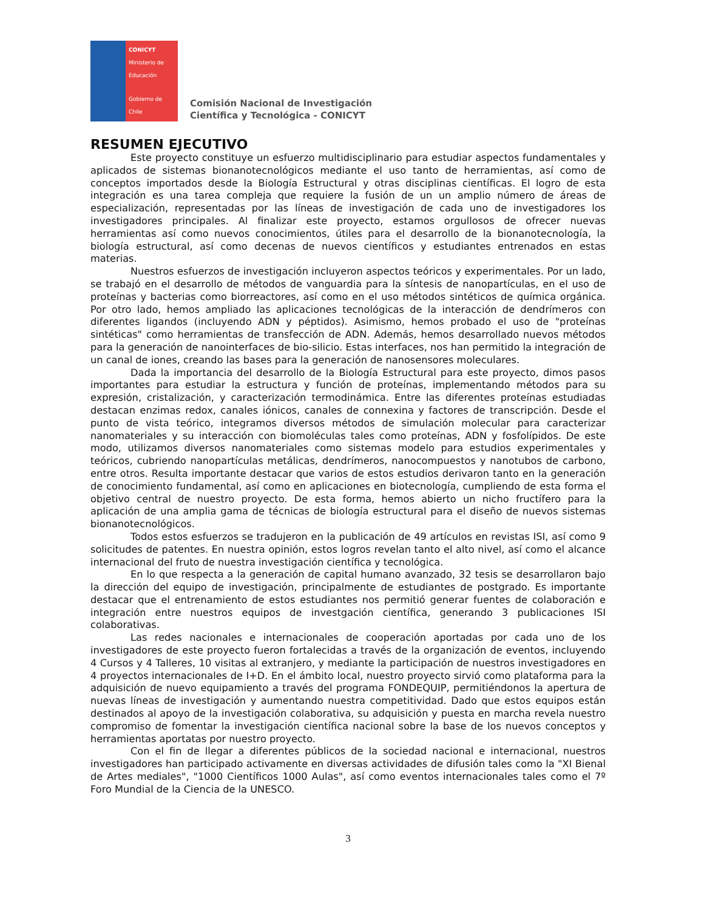CONICYT
Ministerio de Educación
Gobierno de Chile
Comisión Nacional de Investigación
Científica y Tecnológica - CONICYT
RESUMEN EJECUTIVO
Este proyecto constituye un esfuerzo multidisciplinario para estudiar aspectos fundamentales y aplicados de sistemas bionanotecnológicos mediante el uso tanto de herramientas, así como de conceptos importados desde la Biología Estructural y otras disciplinas científicas. El logro de esta integración es una tarea compleja que requiere la fusión de un un amplio número de áreas de especialización, representadas por las líneas de investigación de cada uno de investigadores los investigadores principales. Al finalizar este proyecto, estamos orgullosos de ofrecer nuevas herramientas así como nuevos conocimientos, útiles para el desarrollo de la bionanotecnología, la biología estructural, así como decenas de nuevos científicos y estudiantes entrenados en estas materias.
Nuestros esfuerzos de investigación incluyeron aspectos teóricos y experimentales. Por un lado, se trabajó en el desarrollo de métodos de vanguardia para la síntesis de nanopartículas, en el uso de proteínas y bacterias como biorreactores, así como en el uso métodos sintéticos de química orgánica. Por otro lado, hemos ampliado las aplicaciones tecnológicas de la interacción de dendrímeros con diferentes ligandos (incluyendo ADN y péptidos). Asimismo, hemos probado el uso de "proteínas sintéticas" como herramientas de transfección de ADN. Además, hemos desarrollado nuevos métodos para la generación de nanointerfaces de bio-silicio. Estas interfaces, nos han permitido la integración de un canal de iones, creando las bases para la generación de nanosensores moleculares.
Dada la importancia del desarrollo de la Biología Estructural para este proyecto, dimos pasos importantes para estudiar la estructura y función de proteínas, implementando métodos para su expresión, cristalización, y caracterización termodinámica. Entre las diferentes proteínas estudiadas destacan enzimas redox, canales iónicos, canales de connexina y factores de transcripción. Desde el punto de vista teórico, integramos diversos métodos de simulación molecular para caracterizar nanomateriales y su interacción con biomoléculas tales como proteínas, ADN y fosfolípidos. De este modo, utilizamos diversos nanomateriales como sistemas modelo para estudios experimentales y teóricos, cubriendo nanopartículas metálicas, dendrímeros, nanocompuestos y nanotubos de carbono, entre otros. Resulta importante destacar que varios de estos estudios derivaron tanto en la generación de conocimiento fundamental, así como en aplicaciones en biotecnología, cumpliendo de esta forma el objetivo central de nuestro proyecto. De esta forma, hemos abierto un nicho fructífero para la aplicación de una amplia gama de técnicas de biología estructural para el diseño de nuevos sistemas bionanotecnológicos.
Todos estos esfuerzos se tradujeron en la publicación de 49 artículos en revistas ISI, así como 9 solicitudes de patentes. En nuestra opinión, estos logros revelan tanto el alto nivel, así como el alcance internacional del fruto de nuestra investigación científica y tecnológica.
En lo que respecta a la generación de capital humano avanzado, 32 tesis se desarrollaron bajo la dirección del equipo de investigación, principalmente de estudiantes de postgrado. Es importante destacar que el entrenamiento de estos estudiantes nos permitió generar fuentes de colaboración e integración entre nuestros equipos de investgación científica, generando 3 publicaciones ISI colaborativas.
Las redes nacionales e internacionales de cooperación aportadas por cada uno de los investigadores de este proyecto fueron fortalecidas a través de la organización de eventos, incluyendo 4 Cursos y 4 Talleres, 10 visitas al extranjero, y mediante la participación de nuestros investigadores en 4 proyectos internacionales de I+D. En el ámbito local, nuestro proyecto sirvió como plataforma para la adquisición de nuevo equipamiento a través del programa FONDEQUIP, permitiéndonos la apertura de nuevas líneas de investigación y aumentando nuestra competitividad. Dado que estos equipos están destinados al apoyo de la investigación colaborativa, su adquisición y puesta en marcha revela nuestro compromiso de fomentar la investigación científica nacional sobre la base de los nuevos conceptos y herramientas aportatas por nuestro proyecto.
Con el fin de llegar a diferentes públicos de la sociedad nacional e internacional, nuestros investigadores han participado activamente en diversas actividades de difusión tales como la "XI Bienal de Artes mediales", "1000 Científicos 1000 Aulas", así como eventos internacionales tales como el 7º Foro Mundial de la Ciencia de la UNESCO.
3